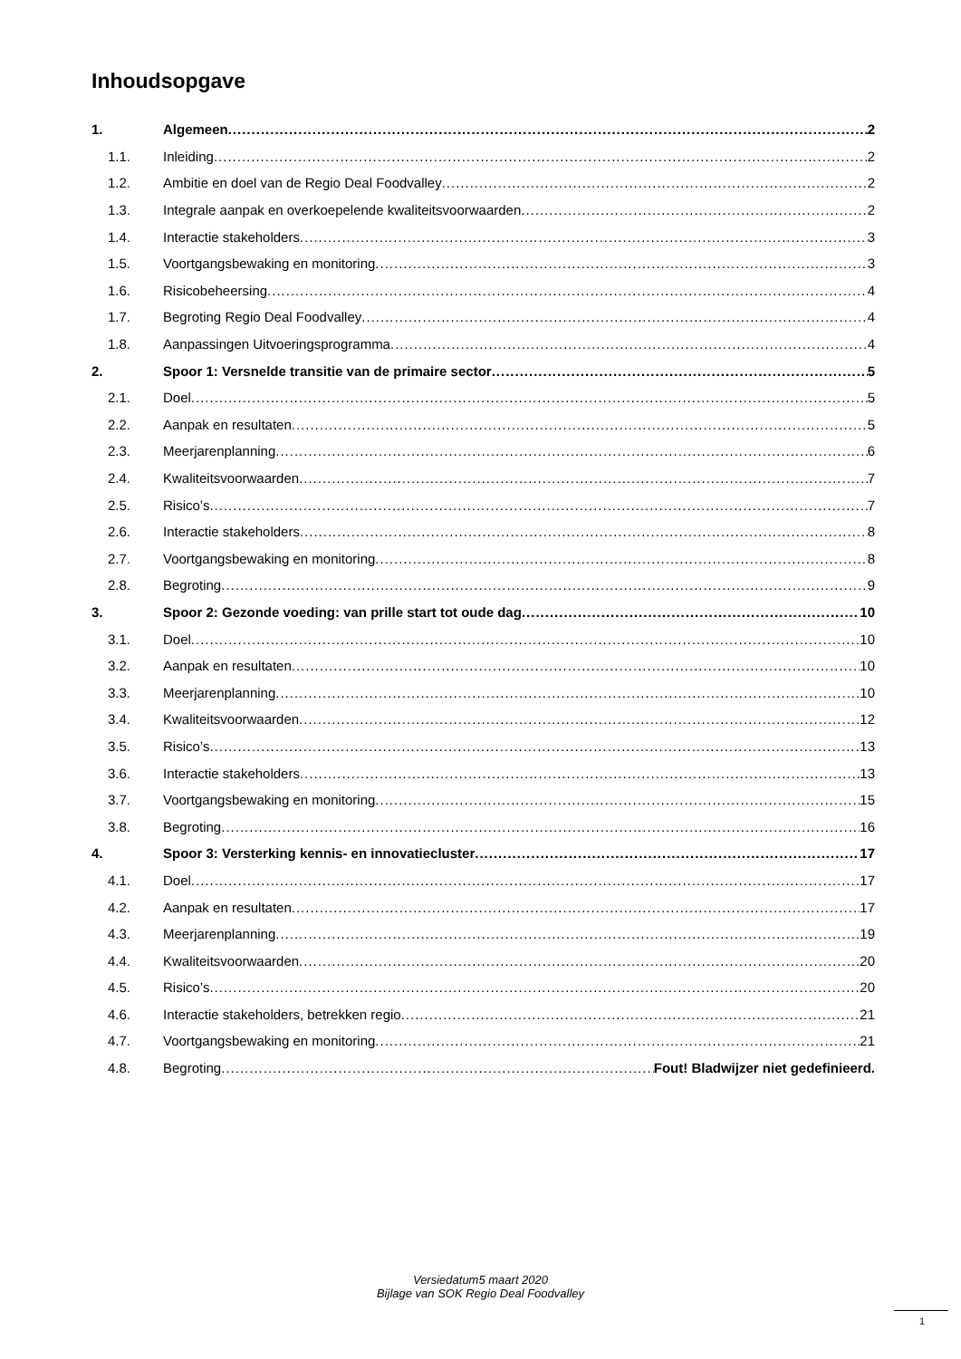Inhoudsopgave
1. Algemeen 2
1.1. Inleiding 2
1.2. Ambitie en doel van de Regio Deal Foodvalley 2
1.3. Integrale aanpak en overkoepelende kwaliteitsvoorwaarden 2
1.4. Interactie stakeholders 3
1.5. Voortgangsbewaking en monitoring 3
1.6. Risicobeheersing 4
1.7. Begroting Regio Deal Foodvalley 4
1.8. Aanpassingen Uitvoeringsprogramma 4
2. Spoor 1: Versnelde transitie van de primaire sector 5
2.1. Doel 5
2.2. Aanpak en resultaten 5
2.3. Meerjarenplanning 6
2.4. Kwaliteitsvoorwaarden 7
2.5. Risico’s 7
2.6. Interactie stakeholders 8
2.7. Voortgangsbewaking en monitoring 8
2.8. Begroting 9
3. Spoor 2: Gezonde voeding: van prille start tot oude dag 10
3.1. Doel 10
3.2. Aanpak en resultaten 10
3.3. Meerjarenplanning 10
3.4. Kwaliteitsvoorwaarden 12
3.5. Risico’s 13
3.6. Interactie stakeholders 13
3.7. Voortgangsbewaking en monitoring 15
3.8. Begroting 16
4. Spoor 3: Versterking kennis- en innovatiecluster 17
4.1. Doel 17
4.2. Aanpak en resultaten 17
4.3. Meerjarenplanning 19
4.4. Kwaliteitsvoorwaarden 20
4.5. Risico’s 20
4.6. Interactie stakeholders, betrekken regio 21
4.7. Voortgangsbewaking en monitoring 21
4.8. Begroting Fout! Bladwijzer niet gedefinieerd.
Versiedatum5 maart 2020
Bijlage van SOK Regio Deal Foodvalley
1